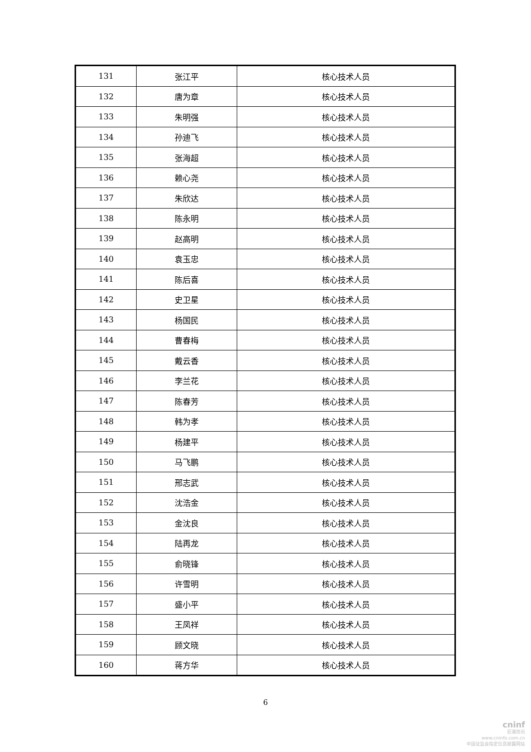| 131 | 张江平 | 核心技术人员 |
| 132 | 唐为章 | 核心技术人员 |
| 133 | 朱明强 | 核心技术人员 |
| 134 | 孙迪飞 | 核心技术人员 |
| 135 | 张海超 | 核心技术人员 |
| 136 | 赖心尧 | 核心技术人员 |
| 137 | 朱欣达 | 核心技术人员 |
| 138 | 陈永明 | 核心技术人员 |
| 139 | 赵高明 | 核心技术人员 |
| 140 | 袁玉忠 | 核心技术人员 |
| 141 | 陈后喜 | 核心技术人员 |
| 142 | 史卫星 | 核心技术人员 |
| 143 | 杨国民 | 核心技术人员 |
| 144 | 曹春梅 | 核心技术人员 |
| 145 | 戴云香 | 核心技术人员 |
| 146 | 李兰花 | 核心技术人员 |
| 147 | 陈春芳 | 核心技术人员 |
| 148 | 韩为孝 | 核心技术人员 |
| 149 | 杨建平 | 核心技术人员 |
| 150 | 马飞鹏 | 核心技术人员 |
| 151 | 邢志武 | 核心技术人员 |
| 152 | 沈浩金 | 核心技术人员 |
| 153 | 金沈良 | 核心技术人员 |
| 154 | 陆再龙 | 核心技术人员 |
| 155 | 俞晓锋 | 核心技术人员 |
| 156 | 许雪明 | 核心技术人员 |
| 157 | 盛小平 | 核心技术人员 |
| 158 | 王凤祥 | 核心技术人员 |
| 159 | 顾文晓 | 核心技术人员 |
| 160 | 蒋方华 | 核心技术人员 |
6
cninf
巨潮资讯
www.cninfo.com.cn
中国证监会指定信息披露网站